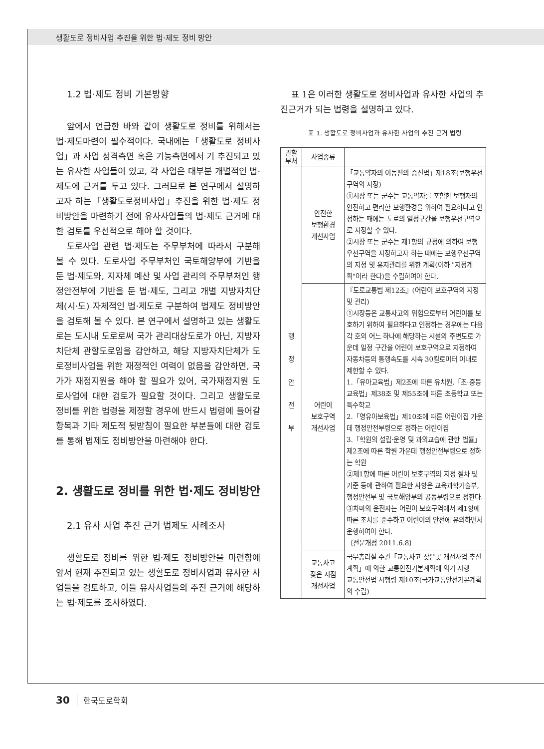생활도로 정비사업 추진을 위한 법·제도 정비 방안
1.2 법·제도 정비 기본방향
앞에서 언급한 바와 같이 생활도로 정비를 위해서는 법·제도마련이 필수적이다. 국내에는「생활도로 정비사업」과 사업 성격측면 혹은 기능측면에서 기 추진되고 있는 유사한 사업들이 있고, 각 사업은 대부분 개별적인 법·제도에 근거를 두고 있다. 그러므로 본 연구에서 설명하고자 하는「생활도로정비사업」추진을 위한 법·제도 정비방안을 마련하기 전에 유사사업들의 법·제도 근거에 대한 검토를 우선적으로 해야 할 것이다.
도로사업 관련 법·제도는 주무부처에 따라서 구분해 볼 수 있다. 도로사업 주무부처인 국토해양부에 기반을 둔 법·제도와, 지자체 예산 및 사업 관리의 주무부처인 행정안전부에 기반을 둔 법·제도, 그리고 개별 지방자치단체(시·도) 자체적인 법·제도로 구분하여 법제도 정비방안을 검토해 볼 수 있다. 본 연구에서 설명하고 있는 생활도로는 도시내 도로로써 국가 관리대상도로가 아닌, 지방자치단체 관할도로임을 감안하고, 해당 지방자치단체가 도로정비사업을 위한 재정적인 여력이 없음을 감안하면, 국가가 재정지원을 해야 할 필요가 있어, 국가재정지원 도로사업에 대한 검토가 필요할 것이다. 그리고 생활도로 정비를 위한 법령을 제정할 경우에 반드시 법령에 들어갈 항목과 기타 제도적 뒷받침이 필요한 부분들에 대한 검토를 통해 법제도 정비방안을 마련해야 한다.
2. 생활도로 정비를 위한 법·제도 정비방안
2.1 유사 사업 추진 근거 법제도 사례조사
생활도로 정비를 위한 법·제도 정비방안을 마련함에 앞서 현재 추진되고 있는 생활도로 정비사업과 유사한 사업들을 검토하고, 이들 유사사업들의 추진 근거에 해당하는 법·제도를 조사하였다.
표 1은 이러한 생활도로 정비사업과 유사한 사업의 추진근거가 되는 법령을 설명하고 있다.
표 1. 생활도로 정비사업과 유사한 사업의 추진 근거 법령
| 관할 부처 | 사업종류 | |
| --- | --- | --- |
| 행 정 안 전 부 | 안전한 보행환경 개선사업 | 「교통약자의 이동편의 증진법」제18조(보행우선구역의 지정) ①시장 또는 군수는 교통약자를 포함한 보행자의 안전하고 편리한 보행환경을 위하여 필요하다고 인정하는 때에는 도로의 일정구간을 보행우선구역으로 지정할 수 있다. ②시장 또는 군수는 제1항의 규정에 의하여 보행우선구역을 지정하고자 하는 때에는 보행우선구역의 지정 및 유지관리를 위한 계획(이하 "지정계획"이라 한다)을 수립하여야 한다. |
| | 어린이 보호구역 개선사업 | 『도로교통법 제12조』(어린이 보호구역의 지정 및 관리) ①시장등은 교통사고의 위험으로부터 어린이를 보호하기 위하여 필요하다고 인정하는 경우에는 다음 각 호의 어느 하나에 해당하는 시설의 주변도로 가운데 일정 구간을 어린이 보호구역으로 지정하여 자동차등의 통행속도를 시속 30킬로미터 이내로 제한할 수 있다. 1.「유아교육법」제2조에 따른 유치원,「초·중등교육법」제38조 및 제55조에 따른 초등학교 또는 특수학교 2.「영유아보육법」제10조에 따른 어린이집 가운데 행정안전부령으로 정하는 어린이집 3.「학원의 설립·운영 및 과외교습에 관한 법률」제2조에 따른 학원 가운데 행정안전부령으로 정하는 학원 ②제1항에 따른 어린이 보호구역의 지정 절차 및 기준 등에 관하여 필요한 사항은 교육과학기술부, 행정안전부 및 국토해양부의 공동부령으로 정한다. ③차마의 운전자는 어린이 보호구역에서 제1항에 따른 조치를 준수하고 어린이의 안전에 유의하면서 운행하여야 한다. 〔전문개정 2011.6.8〕 |
| | 교통사고 잦은 지점 개선사업 | 국무총리실 주관「교통사고 잦은곳 개선사업 추진계획」에 의한 교통안전기본계획에 의거 시행 교통안전법 시행령 제10조(국가교통안전기본계획의 수립) |
30 한국도로학회